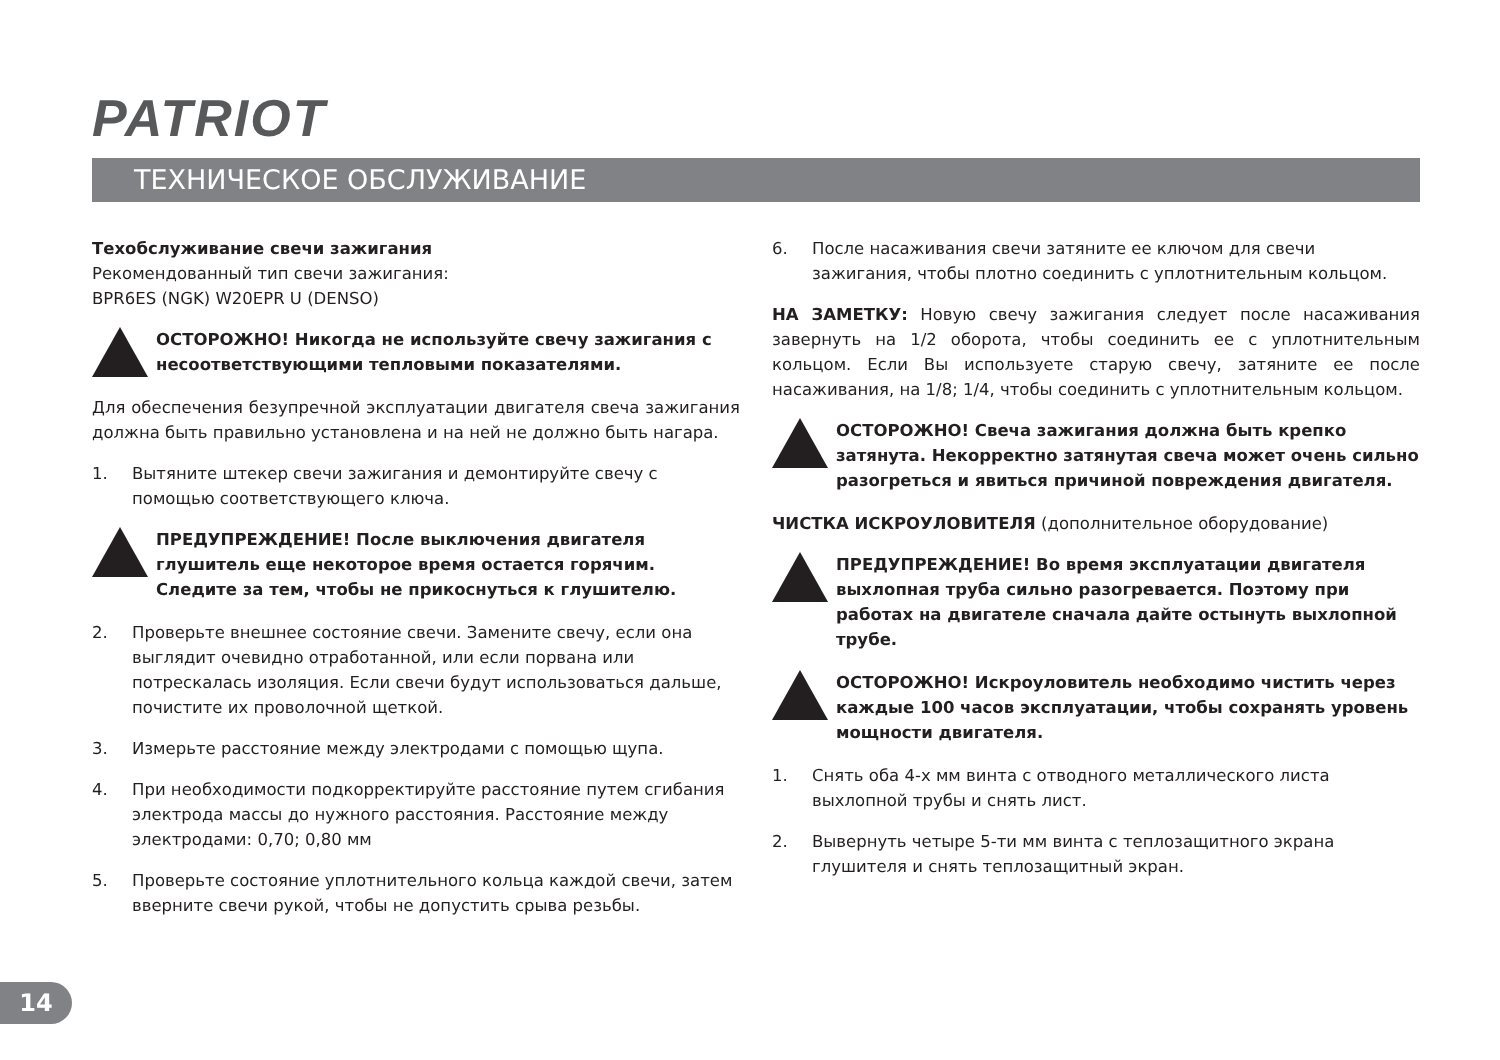PATRIOT
ТЕХНИЧЕСКОЕ ОБСЛУЖИВАНИЕ
Техобслуживание свечи зажигания
Рекомендованный тип свечи зажигания:
BPR6ES (NGK) W20EPR U (DENSO)
ОСТОРОЖНО! Никогда не используйте свечу зажигания с несоответствующими тепловыми показателями.
Для обеспечения безупречной эксплуатации двигателя свеча зажигания должна быть правильно установлена и на ней не должно быть нагара.
1. Вытяните штекер свечи зажигания и демонтируйте свечу с помощью соответствующего ключа.
ПРЕДУПРЕЖДЕНИЕ! После выключения двигателя глушитель еще некоторое время остается горячим. Следите за тем, чтобы не прикоснуться к глушителю.
2. Проверьте внешнее состояние свечи. Замените свечу, если она выглядит очевидно отработанной, или если порвана или потрескалась изоляция. Если свечи будут использоваться дальше, почистите их проволочной щеткой.
3. Измерьте расстояние между электродами с помощью щупа.
4. При необходимости подкорректируйте расстояние путем сгибания электрода массы до нужного расстояния. Расстояние между электродами: 0,70; 0,80 мм
5. Проверьте состояние уплотнительного кольца каждой свечи, затем вверните свечи рукой, чтобы не допустить срыва резьбы.
6. После насаживания свечи затяните ее ключом для свечи зажигания, чтобы плотно соединить с уплотнительным кольцом.
НА ЗАМЕТКУ: Новую свечу зажигания следует после насаживания завернуть на 1/2 оборота, чтобы соединить ее с уплотнительным кольцом. Если Вы используете старую свечу, затяните ее после насаживания, на 1/8; 1/4, чтобы соединить с уплотнительным кольцом.
ОСТОРОЖНО! Свеча зажигания должна быть крепко затянута. Некорректно затянутая свеча может очень сильно разогреться и явиться причиной повреждения двигателя.
ЧИСТКА ИСКРОУЛОВИТЕЛЯ (дополнительное оборудование)
ПРЕДУПРЕЖДЕНИЕ! Во время эксплуатации двигателя выхлопная труба сильно разогревается. Поэтому при работах на двигателе сначала дайте остынуть выхлопной трубе.
ОСТОРОЖНО! Искроуловитель необходимо чистить через каждые 100 часов эксплуатации, чтобы сохранять уровень мощности двигателя.
1. Снять оба 4-х мм винта с отводного металлического листа выхлопной трубы и снять лист.
2. Вывернуть четыре 5-ти мм винта с теплозащитного экрана глушителя и снять теплозащитный экран.
14